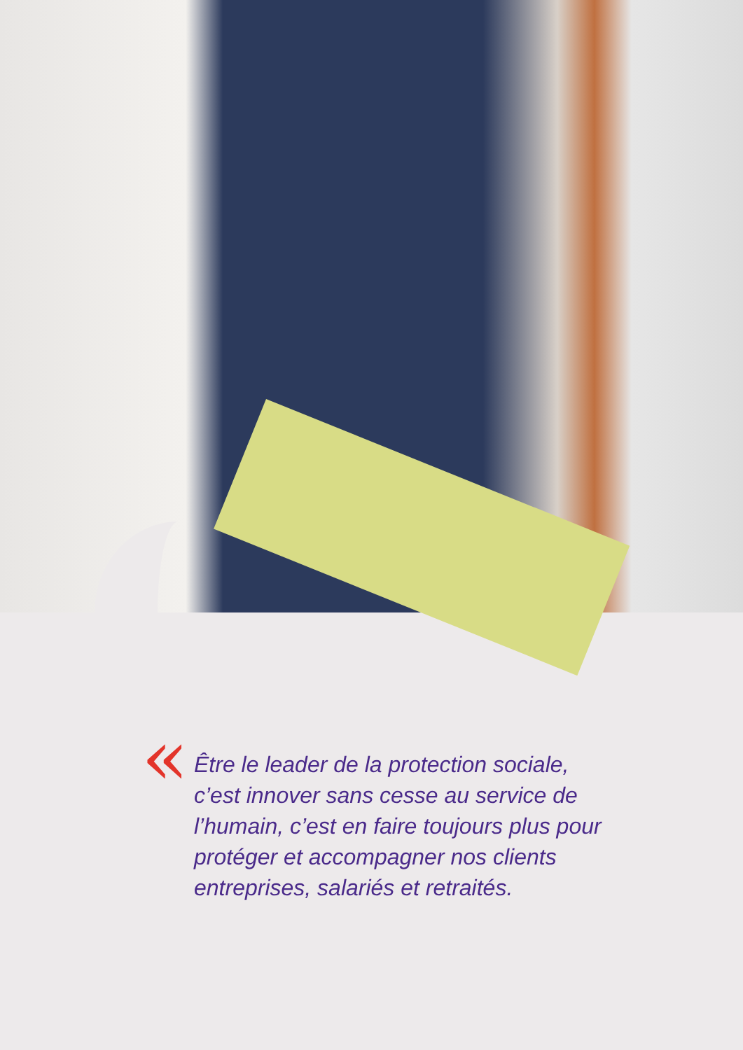«
Être le leader de la protection sociale,
c’est innover sans cesse au service de
l’humain, c’est en faire toujours plus pour
protéger et accompagner nos clients
entreprises, salariés et retraités.